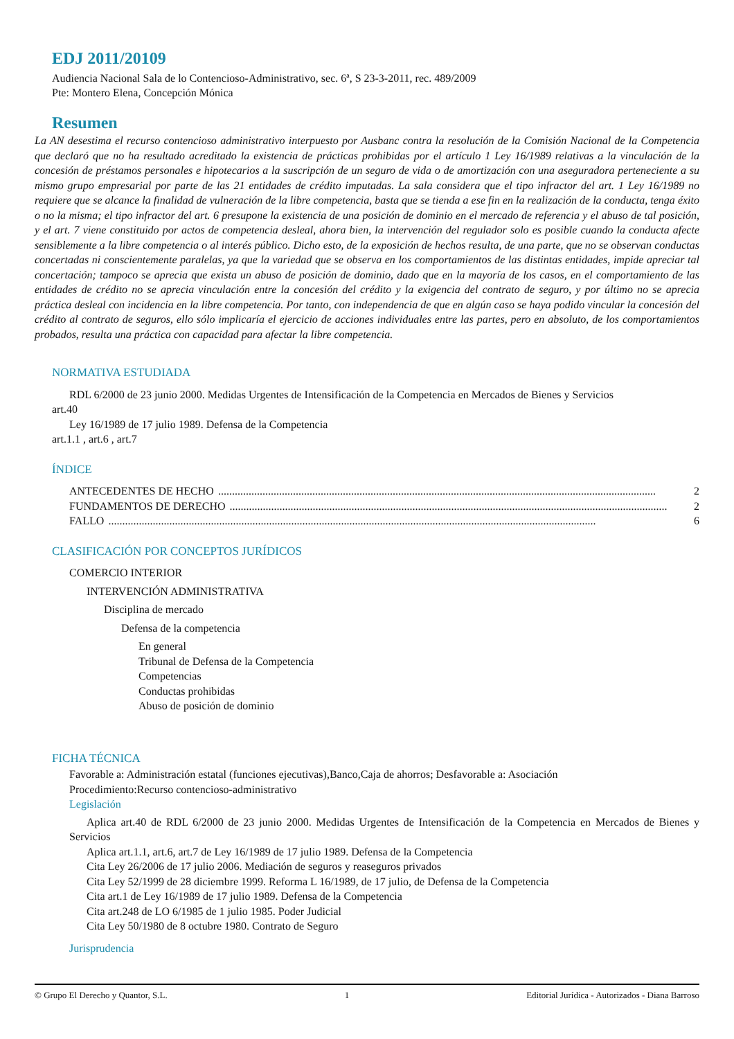EDJ 2011/20109
Audiencia Nacional Sala de lo Contencioso-Administrativo, sec. 6ª, S 23-3-2011, rec. 489/2009
Pte: Montero Elena, Concepción Mónica
Resumen
La AN desestima el recurso contencioso administrativo interpuesto por Ausbanc contra la resolución de la Comisión Nacional de la Competencia que declaró que no ha resultado acreditado la existencia de prácticas prohibidas por el artículo 1 Ley 16/1989 relativas a la vinculación de la concesión de préstamos personales e hipotecarios a la suscripción de un seguro de vida o de amortización con una aseguradora perteneciente a su mismo grupo empresarial por parte de las 21 entidades de crédito imputadas. La sala considera que el tipo infractor del art. 1 Ley 16/1989 no requiere que se alcance la finalidad de vulneración de la libre competencia, basta que se tienda a ese fin en la realización de la conducta, tenga éxito o no la misma; el tipo infractor del art. 6 presupone la existencia de una posición de dominio en el mercado de referencia y el abuso de tal posición, y el art. 7 viene constituido por actos de competencia desleal, ahora bien, la intervención del regulador solo es posible cuando la conducta afecte sensiblemente a la libre competencia o al interés público. Dicho esto, de la exposición de hechos resulta, de una parte, que no se observan conductas concertadas ni conscientemente paralelas, ya que la variedad que se observa en los comportamientos de las distintas entidades, impide apreciar tal concertación; tampoco se aprecia que exista un abuso de posición de dominio, dado que en la mayoría de los casos, en el comportamiento de las entidades de crédito no se aprecia vinculación entre la concesión del crédito y la exigencia del contrato de seguro, y por último no se aprecia práctica desleal con incidencia en la libre competencia. Por tanto, con independencia de que en algún caso se haya podido vincular la concesión del crédito al contrato de seguros, ello sólo implicaría el ejercicio de acciones individuales entre las partes, pero en absoluto, de los comportamientos probados, resulta una práctica con capacidad para afectar la libre competencia.
NORMATIVA ESTUDIADA
RDL 6/2000 de 23 junio 2000. Medidas Urgentes de Intensificación de la Competencia en Mercados de Bienes y Servicios
art.40
Ley 16/1989 de 17 julio 1989. Defensa de la Competencia
art.1.1 , art.6 , art.7
ÍNDICE
ANTECEDENTES DE HECHO.............................................................................................................................................................. 2
FUNDAMENTOS DE DERECHO.............................................................................................................................................................. 2
FALLO................................................................................................................................................................................ 6
CLASIFICACIÓN POR CONCEPTOS JURÍDICOS
COMERCIO INTERIOR
INTERVENCIÓN ADMINISTRATIVA
Disciplina de mercado
Defensa de la competencia
En general
Tribunal de Defensa de la Competencia
Competencias
Conductas prohibidas
Abuso de posición de dominio
FICHA TÉCNICA
Favorable a: Administración estatal (funciones ejecutivas),Banco,Caja de ahorros; Desfavorable a: Asociación
Procedimiento:Recurso contencioso-administrativo
Legislación
Aplica art.40 de RDL 6/2000 de 23 junio 2000. Medidas Urgentes de Intensificación de la Competencia en Mercados de Bienes y Servicios
Aplica art.1.1, art.6, art.7 de Ley 16/1989 de 17 julio 1989. Defensa de la Competencia
Cita Ley 26/2006 de 17 julio 2006. Mediación de seguros y reaseguros privados
Cita Ley 52/1999 de 28 diciembre 1999. Reforma L 16/1989, de 17 julio, de Defensa de la Competencia
Cita art.1 de Ley 16/1989 de 17 julio 1989. Defensa de la Competencia
Cita art.248 de LO 6/1985 de 1 julio 1985. Poder Judicial
Cita Ley 50/1980 de 8 octubre 1980. Contrato de Seguro
Jurisprudencia
© Grupo El Derecho y Quantor, S.L. 1 Editorial Jurídica - Autorizados - Diana Barroso